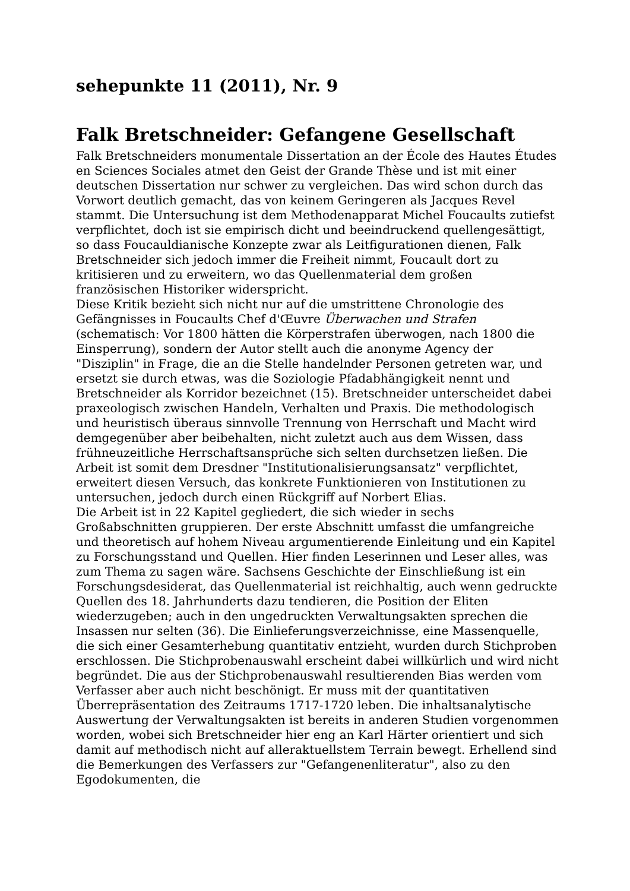sehepunkte 11 (2011), Nr. 9
Falk Bretschneider: Gefangene Gesellschaft
Falk Bretschneiders monumentale Dissertation an der École des Hautes Études en Sciences Sociales atmet den Geist der Grande Thèse und ist mit einer deutschen Dissertation nur schwer zu vergleichen. Das wird schon durch das Vorwort deutlich gemacht, das von keinem Geringeren als Jacques Revel stammt. Die Untersuchung ist dem Methodenapparat Michel Foucaults zutiefst verpflichtet, doch ist sie empirisch dicht und beeindruckend quellengesättigt, so dass Foucauldianische Konzepte zwar als Leitfigurationen dienen, Falk Bretschneider sich jedoch immer die Freiheit nimmt, Foucault dort zu kritisieren und zu erweitern, wo das Quellenmaterial dem großen französischen Historiker widerspricht.
Diese Kritik bezieht sich nicht nur auf die umstrittene Chronologie des Gefängnisses in Foucaults Chef d'Œuvre Überwachen und Strafen (schematisch: Vor 1800 hätten die Körperstrafen überwogen, nach 1800 die Einsperrung), sondern der Autor stellt auch die anonyme Agency der "Disziplin" in Frage, die an die Stelle handelnder Personen getreten war, und ersetzt sie durch etwas, was die Soziologie Pfadabhängigkeit nennt und Bretschneider als Korridor bezeichnet (15). Bretschneider unterscheidet dabei praxeologisch zwischen Handeln, Verhalten und Praxis. Die methodologisch und heuristisch überaus sinnvolle Trennung von Herrschaft und Macht wird demgegenüber aber beibehalten, nicht zuletzt auch aus dem Wissen, dass frühneuzeitliche Herrschaftsansprüche sich selten durchsetzen ließen. Die Arbeit ist somit dem Dresdner "Institutionalisierungsansatz" verpflichtet, erweitert diesen Versuch, das konkrete Funktionieren von Institutionen zu untersuchen, jedoch durch einen Rückgriff auf Norbert Elias.
Die Arbeit ist in 22 Kapitel gegliedert, die sich wieder in sechs Großabschnitten gruppieren. Der erste Abschnitt umfasst die umfangreiche und theoretisch auf hohem Niveau argumentierende Einleitung und ein Kapitel zu Forschungsstand und Quellen. Hier finden Leserinnen und Leser alles, was zum Thema zu sagen wäre. Sachsens Geschichte der Einschließung ist ein Forschungsdesiderat, das Quellenmaterial ist reichhaltig, auch wenn gedruckte Quellen des 18. Jahrhunderts dazu tendieren, die Position der Eliten wiederzugeben; auch in den ungedruckten Verwaltungsakten sprechen die Insassen nur selten (36). Die Einlieferungsverzeichnisse, eine Massenquelle, die sich einer Gesamterhebung quantitativ entzieht, wurden durch Stichproben erschlossen. Die Stichprobenauswahl erscheint dabei willkürlich und wird nicht begründet. Die aus der Stichprobenauswahl resultierenden Bias werden vom Verfasser aber auch nicht beschönigt. Er muss mit der quantitativen Überrepräsentation des Zeitraums 1717-1720 leben. Die inhaltsanalytische Auswertung der Verwaltungsakten ist bereits in anderen Studien vorgenommen worden, wobei sich Bretschneider hier eng an Karl Härter orientiert und sich damit auf methodisch nicht auf alleraktuellstem Terrain bewegt. Erhellend sind die Bemerkungen des Verfassers zur "Gefangenenliteratur", also zu den Egodokumenten, die